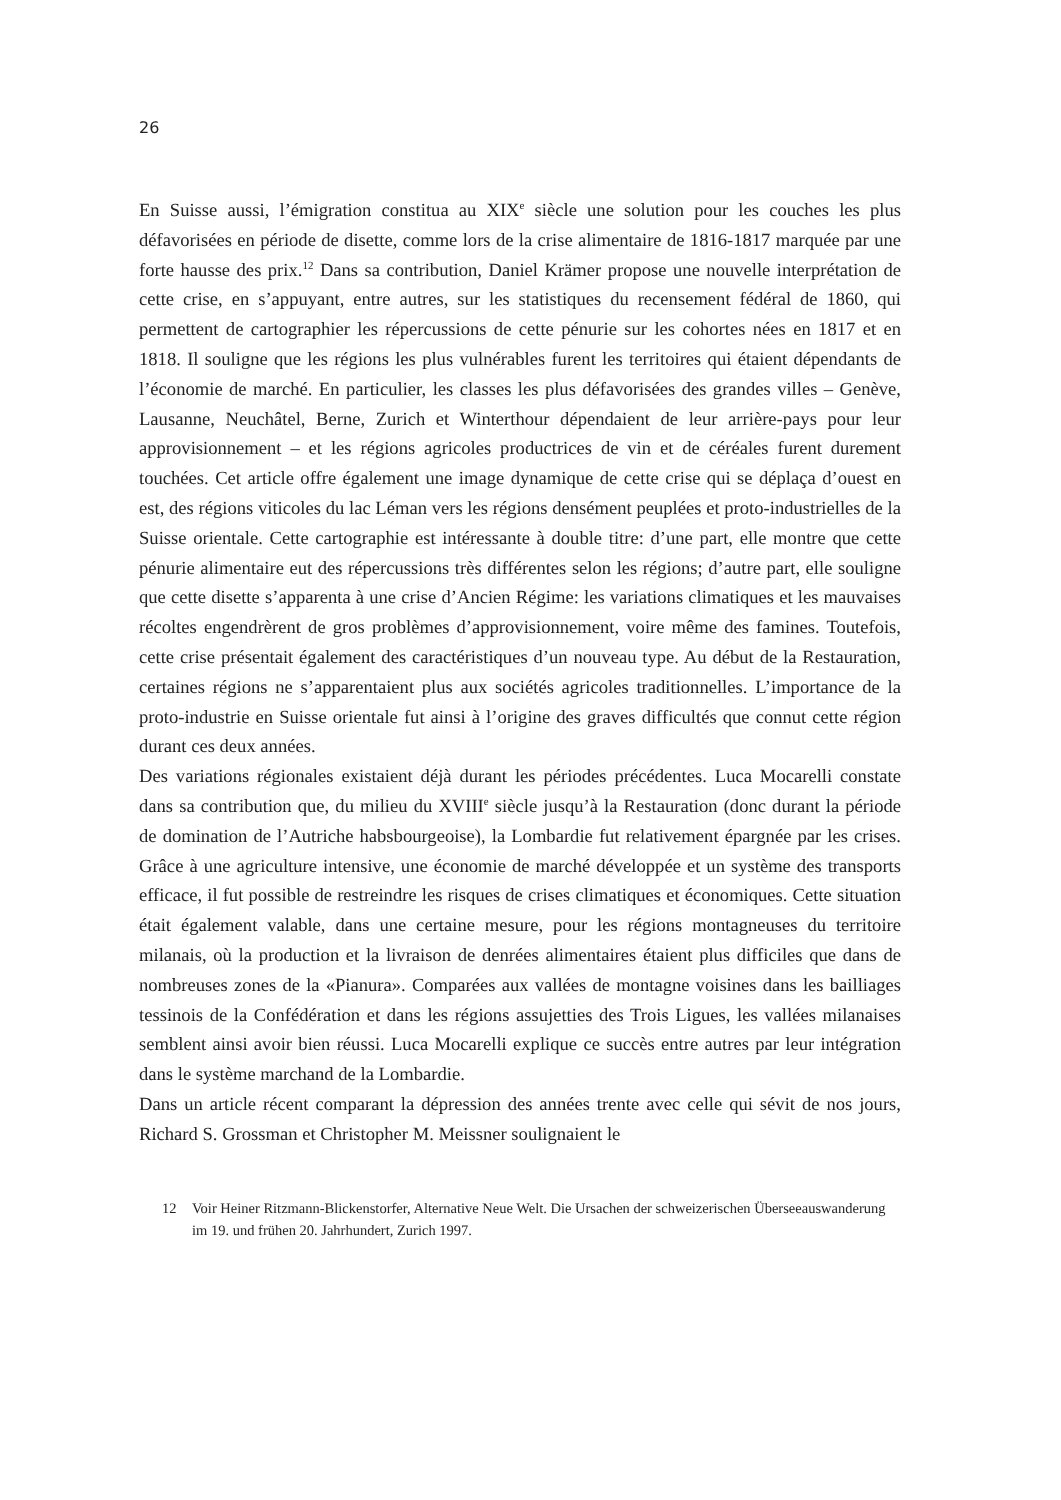26
En Suisse aussi, l’émigration constitua au XIX<sup>e</sup> siècle une solution pour les couches les plus défavorisées en période de disette, comme lors de la crise alimentaire de 1816-1817 marquée par une forte hausse des prix.<sup>12</sup> Dans sa contribution, Daniel Krämer propose une nouvelle interprétation de cette crise, en s’appuyant, entre autres, sur les statistiques du recensement fédéral de 1860, qui permettent de cartographier les répercussions de cette pénurie sur les cohortes nées en 1817 et en 1818. Il souligne que les régions les plus vulnérables furent les territoires qui étaient dépendants de l’économie de marché. En particulier, les classes les plus défavorisées des grandes villes – Genève, Lausanne, Neuchâtel, Berne, Zurich et Winterthour dépendaient de leur arrière-pays pour leur approvisionnement – et les régions agricoles productrices de vin et de céréales furent durement touchées. Cet article offre également une image dynamique de cette crise qui se déplaça d’ouest en est, des régions viticoles du lac Léman vers les régions densément peuplées et proto-industrielles de la Suisse orientale. Cette cartographie est intéressante à double titre: d’une part, elle montre que cette pénurie alimentaire eut des répercussions très différentes selon les régions; d’autre part, elle souligne que cette disette s’apparenta à une crise d’Ancien Régime: les variations climatiques et les mauvaises récoltes engendrèrent de gros problèmes d’approvisionnement, voire même des famines. Toutefois, cette crise présentait également des caractéristiques d’un nouveau type. Au début de la Restauration, certaines régions ne s’apparentaient plus aux sociétés agricoles traditionnelles. L’importance de la proto-industrie en Suisse orientale fut ainsi à l’origine des graves difficultés que connut cette région durant ces deux années.
Des variations régionales existaient déjà durant les périodes précédentes. Luca Mocarelli constate dans sa contribution que, du milieu du XVIII<sup>e</sup> siècle jusqu’à la Restauration (donc durant la période de domination de l’Autriche habsbourgeoise), la Lombardie fut relativement épargnée par les crises. Grâce à une agriculture intensive, une économie de marché développée et un système des transports efficace, il fut possible de restreindre les risques de crises climatiques et économiques. Cette situation était également valable, dans une certaine mesure, pour les régions montagneuses du territoire milanais, où la production et la livraison de denrées alimentaires étaient plus difficiles que dans de nombreuses zones de la «Pianura». Comparées aux vallées de montagne voisines dans les bailliages tessinois de la Confédération et dans les régions assujetties des Trois Ligues, les vallées milanaises semblent ainsi avoir bien réussi. Luca Mocarelli explique ce succès entre autres par leur intégration dans le système marchand de la Lombardie.
Dans un article récent comparant la dépression des années trente avec celle qui sévit de nos jours, Richard S. Grossman et Christopher M. Meissner soulignaient le
12 Voir Heiner Ritzmann-Blickenstorfer, Alternative Neue Welt. Die Ursachen der schweizerischen Überseeauswanderung im 19. und frühen 20. Jahrhundert, Zurich 1997.